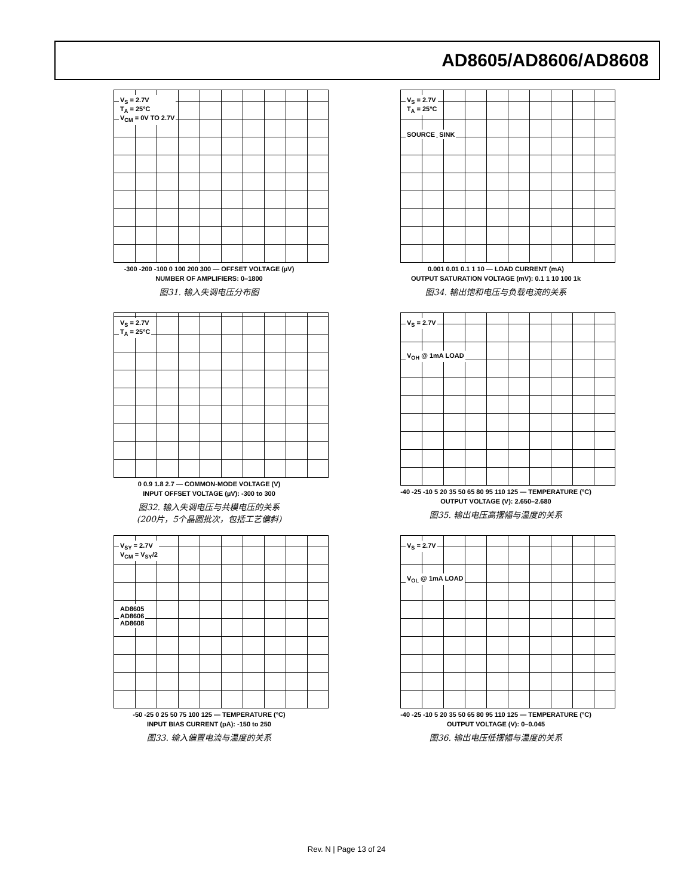AD8605/AD8606/AD8608
V<sub>S</sub> = 2.7V
T<sub>A</sub> = 25°C
V<sub>CM</sub> = 0V TO 2.7V
-300 -200 -100 0 100 200 300 — OFFSET VOLTAGE (µV)
NUMBER OF AMPLIFIERS: 0–1800
图31. 输入失调电压分布图
V<sub>S</sub> = 2.7V
T<sub>A</sub> = 25°C
SOURCE SINK
0.001 0.01 0.1 1 10 — LOAD CURRENT (mA)
OUTPUT SATURATION VOLTAGE (mV): 0.1 1 10 100 1k
图34. 输出饱和电压与负载电流的关系
V<sub>S</sub> = 2.7V
T<sub>A</sub> = 25°C
0 0.9 1.8 2.7 — COMMON-MODE VOLTAGE (V)
INPUT OFFSET VOLTAGE (µV): -300 to 300
图32. 输入失调电压与共模电压的关系
(200片，5个晶圆批次，包括工艺偏斜)
V<sub>S</sub> = 2.7V
V<sub>OH</sub> @ 1mA LOAD
-40 -25 -10 5 20 35 50 65 80 95 110 125 — TEMPERATURE (°C)
OUTPUT VOLTAGE (V): 2.650–2.680
图35. 输出电压高摆幅与温度的关系
V<sub>SY</sub> = 2.7V
V<sub>CM</sub> = V<sub>SY</sub>/2
AD8605
AD8606
AD8608
-50 -25 0 25 50 75 100 125 — TEMPERATURE (°C)
INPUT BIAS CURRENT (pA): -150 to 250
图33. 输入偏置电流与温度的关系
V<sub>S</sub> = 2.7V
V<sub>OL</sub> @ 1mA LOAD
-40 -25 -10 5 20 35 50 65 80 95 110 125 — TEMPERATURE (°C)
OUTPUT VOLTAGE (V): 0–0.045
图36. 输出电压低摆幅与温度的关系
Rev. N | Page 13 of 24